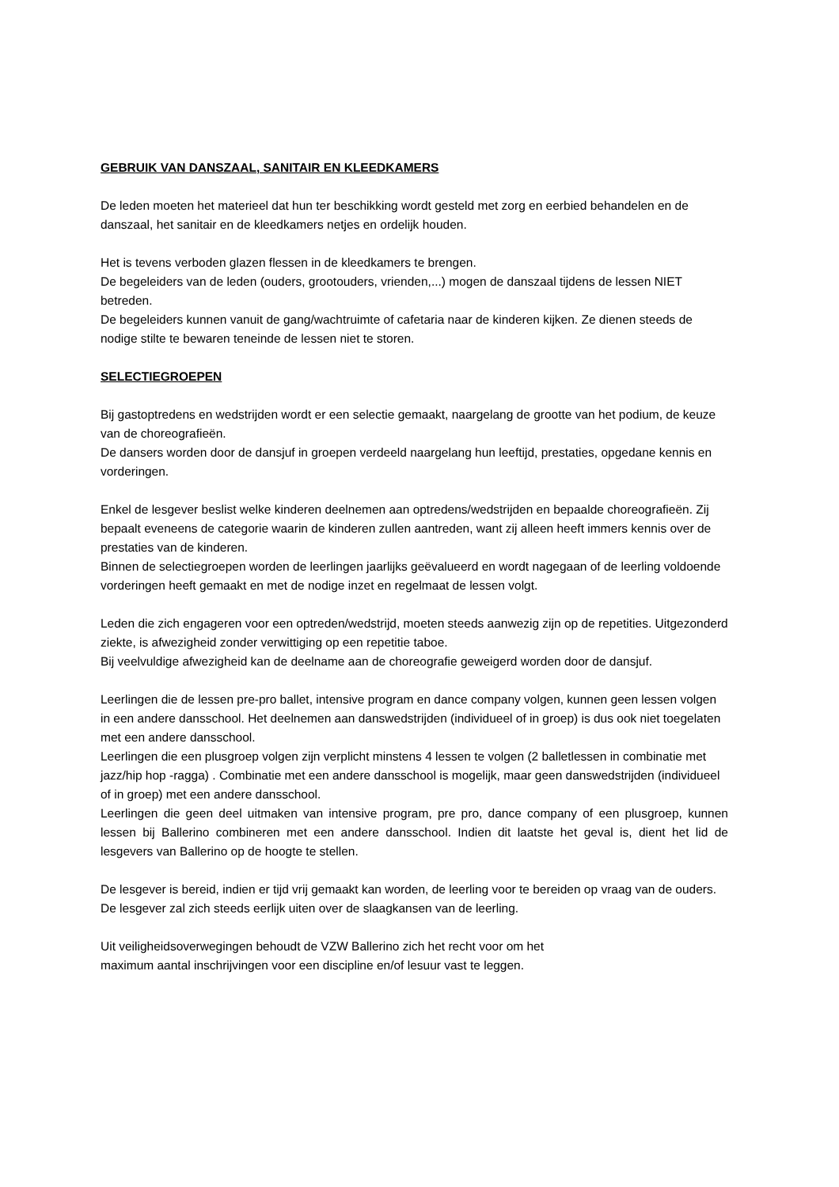GEBRUIK VAN DANSZAAL, SANITAIR EN KLEEDKAMERS
De leden moeten het materieel dat hun ter beschikking wordt gesteld met zorg en eerbied behandelen en de danszaal, het sanitair en de kleedkamers netjes en ordelijk houden.
Het is tevens verboden glazen flessen in de kleedkamers te brengen.
De begeleiders van de leden (ouders, grootouders, vrienden,...) mogen de danszaal tijdens de lessen NIET betreden.
De begeleiders kunnen vanuit de gang/wachtruimte of cafetaria naar de kinderen kijken. Ze dienen steeds de nodige stilte te bewaren teneinde de lessen niet te storen.
SELECTIEGROEPEN
Bij gastoptredens en wedstrijden wordt er een selectie gemaakt, naargelang de grootte van het podium, de keuze van de choreografieën.
De dansers worden door de dansjuf in groepen verdeeld naargelang hun leeftijd, prestaties, opgedane kennis en vorderingen.
Enkel de lesgever beslist welke kinderen deelnemen aan optredens/wedstrijden en bepaalde choreografieën. Zij bepaalt eveneens de categorie waarin de kinderen zullen aantreden, want zij alleen heeft immers kennis over de prestaties van de kinderen.
Binnen de selectiegroepen worden de leerlingen jaarlijks geëvalueerd en wordt nagegaan of de leerling voldoende vorderingen heeft gemaakt en met de nodige inzet en regelmaat de lessen volgt.
Leden die zich engageren voor een optreden/wedstrijd, moeten steeds aanwezig zijn op de repetities. Uitgezonderd ziekte, is afwezigheid zonder verwittiging op een repetitie taboe.
Bij veelvuldige afwezigheid kan de deelname aan de choreografie geweigerd worden door de dansjuf.
Leerlingen die de lessen pre-pro ballet, intensive program en dance company volgen, kunnen geen lessen volgen in een andere dansschool. Het deelnemen aan danswedstrijden (individueel of in groep) is dus ook niet toegelaten met een andere dansschool.
Leerlingen die een plusgroep volgen zijn verplicht minstens 4 lessen te volgen (2 balletlessen in combinatie met jazz/hip hop -ragga) . Combinatie met een andere dansschool is mogelijk, maar geen danswedstrijden (individueel of in groep) met een andere dansschool.
Leerlingen die geen deel uitmaken van intensive program, pre pro, dance company of een plusgroep, kunnen lessen bij Ballerino combineren met een andere dansschool. Indien dit laatste het geval is, dient het lid de lesgevers van Ballerino op de hoogte te stellen.
De lesgever is bereid, indien er tijd vrij gemaakt kan worden, de leerling voor te bereiden op vraag van de ouders. De lesgever zal zich steeds eerlijk uiten over de slaagkansen van de leerling.
Uit veiligheidsoverwegingen behoudt de VZW Ballerino zich het recht voor om het
maximum aantal inschrijvingen voor een discipline en/of lesuur vast te leggen.